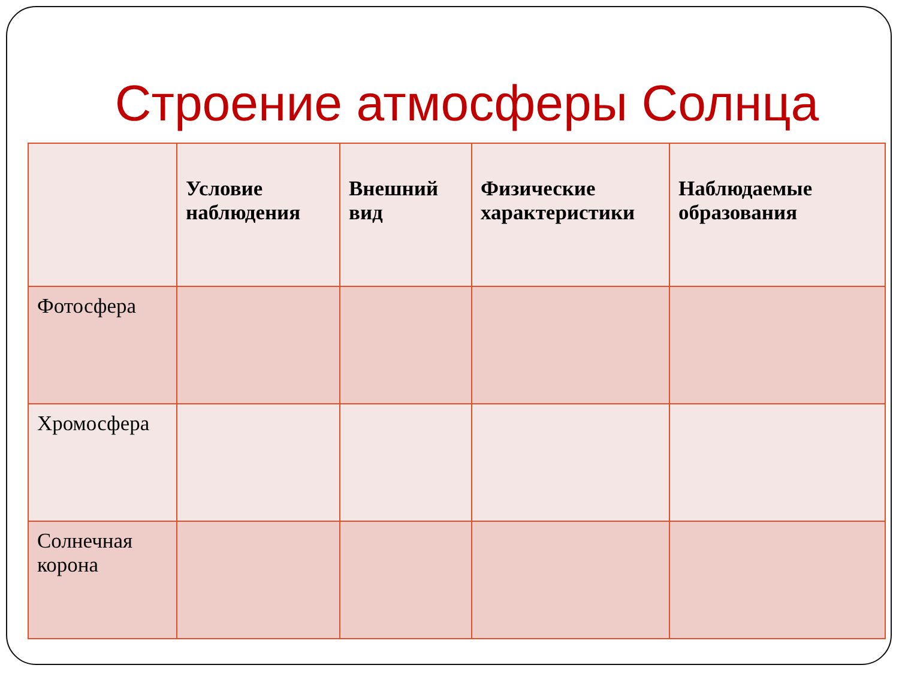Строение атмосферы Солнца
| | Условие наблюдения | Внешний вид | Физические характеристики | Наблюдаемые образования |
| --- | --- | --- | --- | --- |
| Фотосфера | | | | |
| Хромосфера | | | | |
| Солнечная корона | | | | |